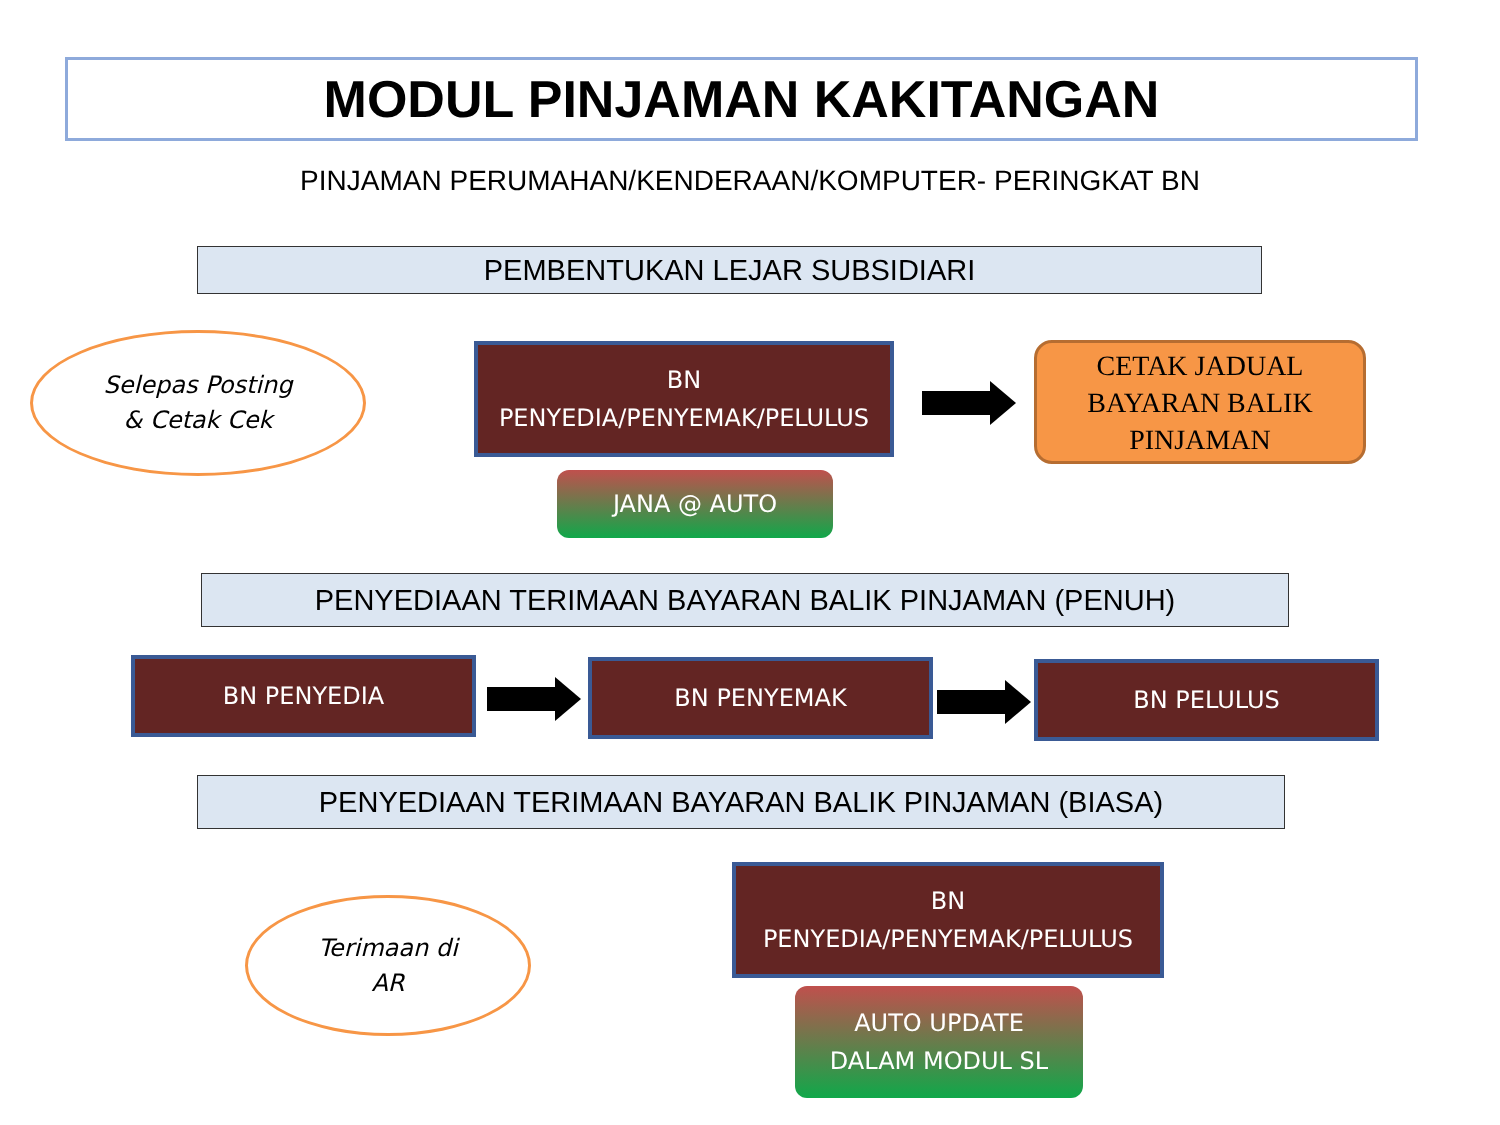MODUL PINJAMAN KAKITANGAN
PINJAMAN PERUMAHAN/KENDERAAN/KOMPUTER- PERINGKAT BN
PEMBENTUKAN LEJAR SUBSIDIARI
Selepas Posting
& Cetak Cek
BN
PENYEDIA/PENYEMAK/PELULUS
CETAK JADUAL
BAYARAN BALIK
PINJAMAN
JANA @ AUTO
PENYEDIAAN TERIMAAN BAYARAN BALIK PINJAMAN (PENUH)
BN PENYEDIA BN PENYEMAK BN PELULUS
PENYEDIAAN TERIMAAN BAYARAN BALIK PINJAMAN (BIASA)
Terimaan di
AR
BN
PENYEDIA/PENYEMAK/PELULUS
AUTO UPDATE
DALAM MODUL SL